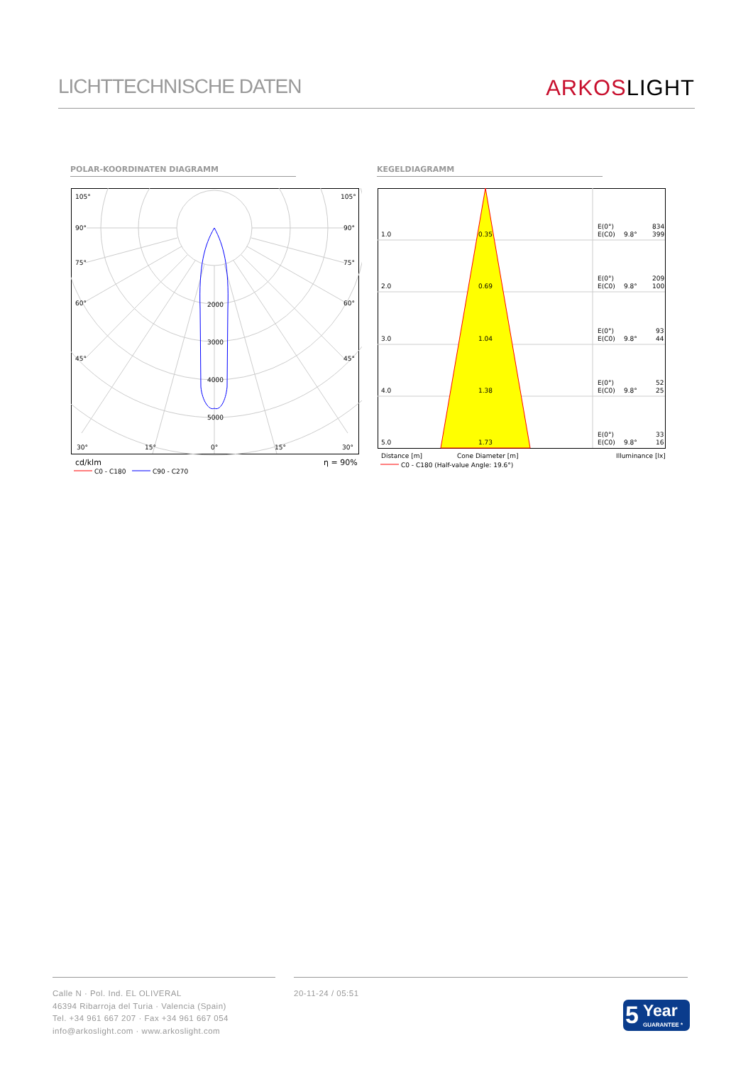LICHTTECHNISCHE DATEN
ARKOSLIGHT
POLAR-KOORDINATEN DIAGRAMM KEGELDIAGRAMM
105°
105°
90°
90°
75°
75°
60°
60°
45°
45°
2000
3000
4000
5000
30°
15°
0°
15°
30°
cd/klm
η = 90%
C0 - C180
C90 - C270
1.0
0.35
E(0°)
E(C0)
9.8°
834
399
2.0
0.69
E(0°)
E(C0)
9.8°
209
100
3.0
1.04
E(0°)
E(C0)
9.8°
93
44
4.0
1.38
E(0°)
E(C0)
9.8°
52
25
5.0
1.73
E(0°)
E(C0)
9.8°
33
16
Distance [m]
Cone Diameter [m]
Illuminance [lx]
C0 - C180 (Half-value Angle: 19.6°)
Calle N · Pol. Ind. EL OLIVERAL
46394 Ribarroja del Turia · Valencia (Spain)
Tel. +34 961 667 207 · Fax +34 961 667 054
info@arkoslight.com · www.arkoslight.com
20-11-24 / 05:51
5 Year
GUARANTEE *